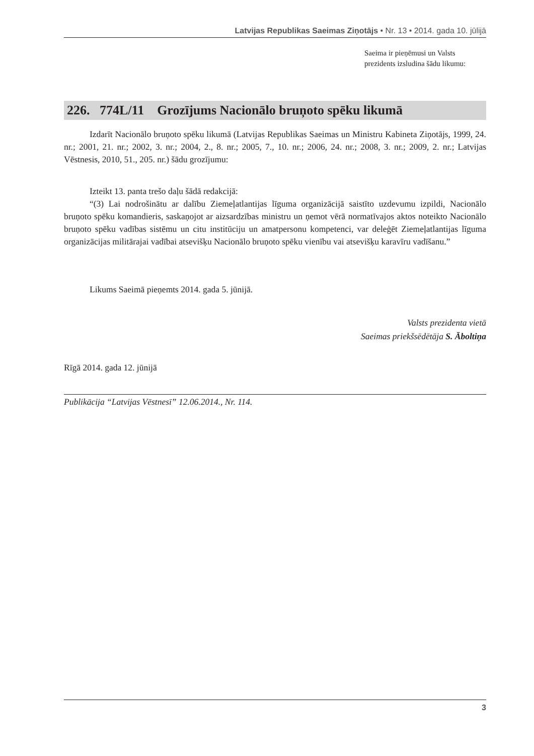Latvijas Republikas Saeimas Ziņotājs • Nr. 13 • 2014. gada 10. jūlijā
Saeima ir pieņēmusi un Valsts prezidents izsludina šādu likumu:
226. 774L/11 Grozījums Nacionālo bruņoto spēku likumā
Izdarīt Nacionālo bruņoto spēku likumā (Latvijas Republikas Saeimas un Ministru Kabineta Ziņotājs, 1999, 24. nr.; 2001, 21. nr.; 2002, 3. nr.; 2004, 2., 8. nr.; 2005, 7., 10. nr.; 2006, 24. nr.; 2008, 3. nr.; 2009, 2. nr.; Latvijas Vēstnesis, 2010, 51., 205. nr.) šādu grozījumu:
Izteikt 13. panta trešo daļu šādā redakcijā:
“(3) Lai nodrošinātu ar dalību Ziemeļatlantijas līguma organizācijā saistīto uzdevumu izpildi, Nacionālo bruņoto spēku komandieris, saskaņojot ar aizsardzības ministru un ņemot vērā normatīvajos aktos noteikto Nacionālo bruņoto spēku vadības sistēmu un citu institūciju un amatpersonu kompetenci, var deleģēt Ziemeļatlantijas līguma organizācijas militārajai vadībai atsevišķu Nacionālo bruņoto spēku vienību vai atsevišķu karavīru vadīšanu.”
Likums Saeimā pieņemts 2014. gada 5. jūnijā.
Valsts prezidenta vietā
Saeimas priekšsēdētāja S. Āboltiņa
Rīgā 2014. gada 12. jūnijā
Publikācija “Latvijas Vēstnesī” 12.06.2014., Nr. 114.
3